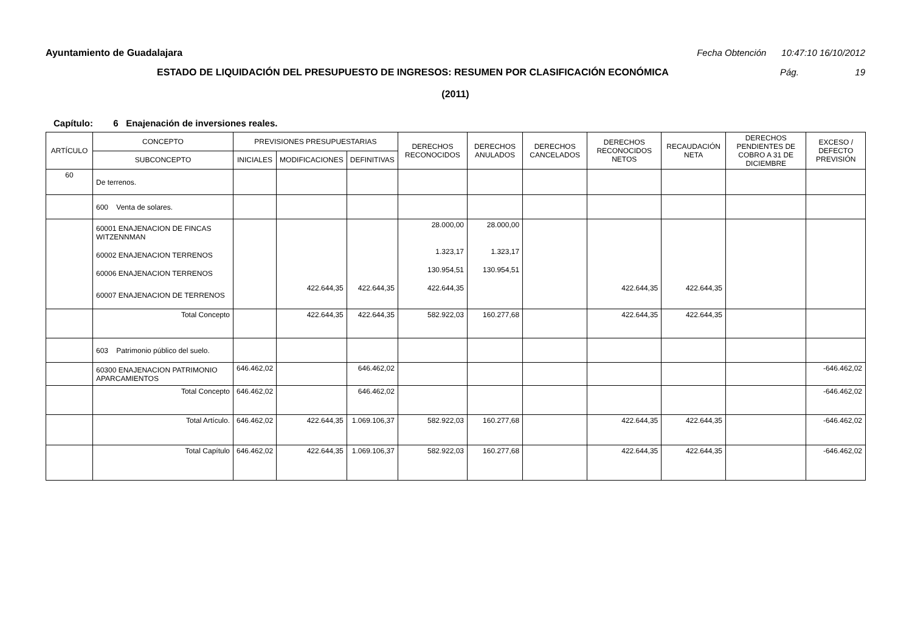Ayuntamiento de Guadalajara Fecha Obtención 10:47:10 16/10/2012
ESTADO DE LIQUIDACIÓN DEL PRESUPUESTO DE INGRESOS: RESUMEN POR CLASIFICACIÓN ECONÓMICA Pág. 19
(2011)
Capítulo: 6 Enajenación de inversiones reales.
| ARTÍCULO | CONCEPTO | PREVISIONES PRESUPUESTARIAS | | | DERECHOS RECONOCIDOS | DERECHOS ANULADOS | DERECHOS CANCELADOS | DERECHOS RECONOCIDOS NETOS | RECAUDACIÓN NETA | DERECHOS PENDIENTES DE COBRO A 31 DE DICIEMBRE | EXCESO / DEFECTO PREVISIÓN |
| --- | --- | --- | --- | --- | --- | --- | --- | --- | --- | --- | --- |
| | SUBCONCEPTO | INICIALES | MODIFICACIONES | DEFINITIVAS | | | | | | | |
| 60 | De terrenos. | | | | | | | | | | |
| | 600 Venta de solares. | | | | | | | | | | |
| | 60001 ENAJENACION DE FINCAS WITZENNMAN | | | | 28.000,00 | 28.000,00 | | | | | |
| | 60002 ENAJENACION TERRENOS | | | | 1.323,17 | 1.323,17 | | | | | |
| | 60006 ENAJENACION TERRENOS | | | | 130.954,51 | 130.954,51 | | | | | |
| | 60007 ENAJENACION DE TERRENOS | | 422.644,35 | 422.644,35 | 422.644,35 | | | 422.644,35 | 422.644,35 | | |
| | Total Concepto | | 422.644,35 | 422.644,35 | 582.922,03 | 160.277,68 | | 422.644,35 | 422.644,35 | | |
| | 603 Patrimonio público del suelo. | | | | | | | | | | |
| | 60300 ENAJENACION PATRIMONIO APARCAMIENTOS | 646.462,02 | | 646.462,02 | | | | | | | -646.462,02 |
| | Total Concepto | 646.462,02 | | 646.462,02 | | | | | | | -646.462,02 |
| | Total Artículo. | 646.462,02 | 422.644,35 | 1.069.106,37 | 582.922,03 | 160.277,68 | | 422.644,35 | 422.644,35 | | -646.462,02 |
| | Total Capítulo | 646.462,02 | 422.644,35 | 1.069.106,37 | 582.922,03 | 160.277,68 | | 422.644,35 | 422.644,35 | | -646.462,02 |